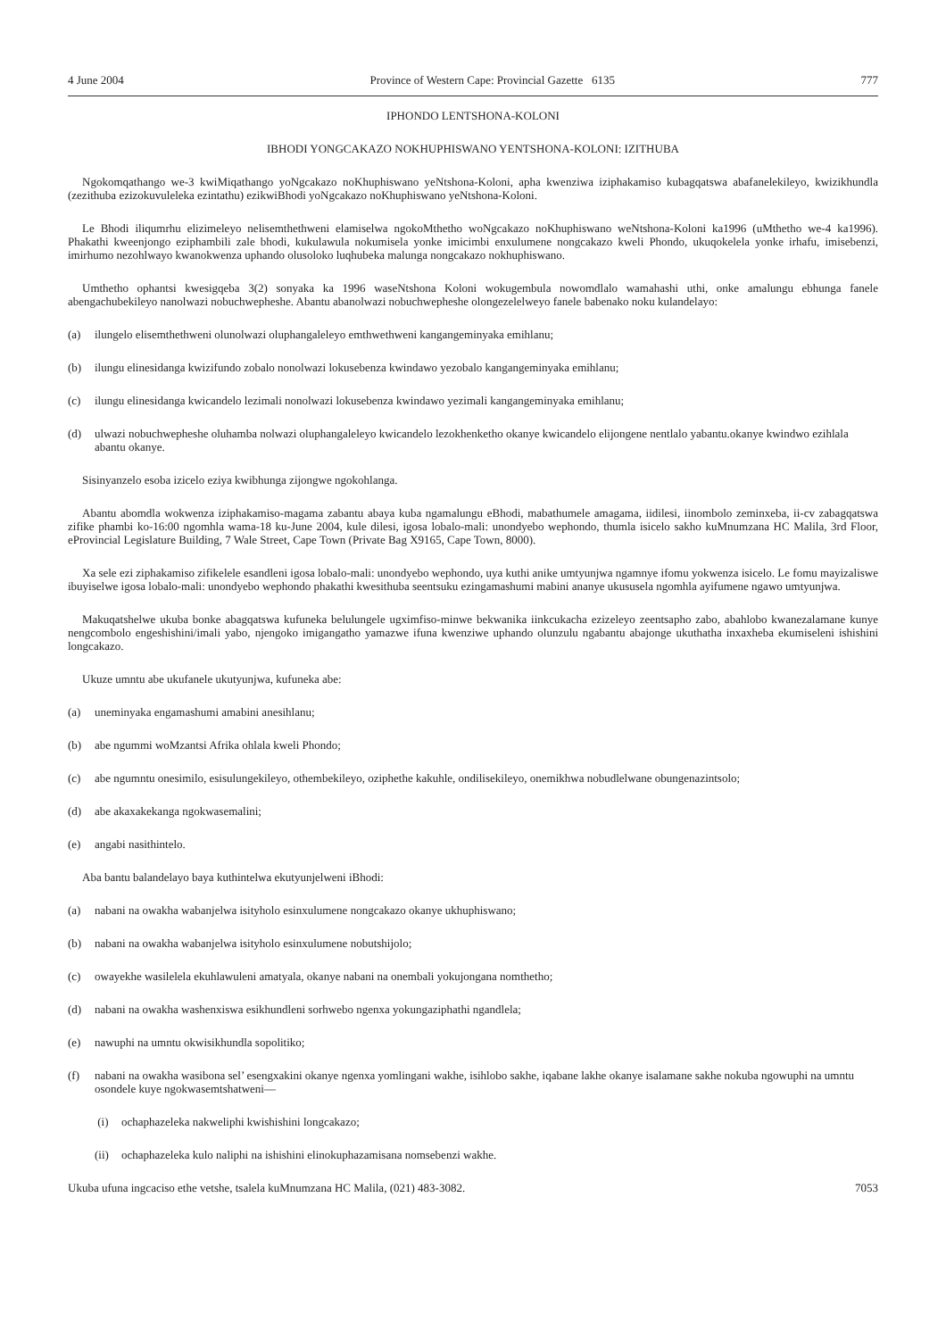4 June 2004 Province of Western Cape: Provincial Gazette 6135 777
IPHONDO LENTSHONA-KOLONI
IBHODI YONGCAKAZO NOKHUPHISWANO YENTSHONA-KOLONI: IZITHUBA
Ngokomqathango we-3 kwiMiqathango yoNgcakazo noKhuphiswano yeNtshona-Koloni, apha kwenziwa iziphakamiso kubagqatswa abafanelekileyo, kwizikhundla (zezithuba ezizokuvuleleka ezintathu) ezikwiBhodi yoNgcakazo noKhuphiswano yeNtshona-Koloni.
Le Bhodi iliqumrhu elizimeleyo nelisemthethweni elamiselwa ngokoMthetho woNgcakazo noKhuphiswano weNtshona-Koloni ka1996 (uMthetho we-4 ka1996). Phakathi kweenjongo eziphambili zale bhodi, kukulawula nokumisela yonke imicimbi enxulumene nongcakazo kweli Phondo, ukuqokelela yonke irhafu, imisebenzi, imirhumo nezohlwayo kwanokwenza uphando olusoloko luqhubeka malunga nongcakazo nokhuphiswano.
Umthetho ophantsi kwesigqeba 3(2) sonyaka ka 1996 waseNtshona Koloni wokugembula nowomdlalo wamahashi uthi, onke amalungu ebhunga fanele abengachubekileyo nanolwazi nobuchwepheshe. Abantu abanolwazi nobuchwepheshe olongezelelweyo fanele babenako noku kulandelayo:
(a) ilungelo elisemthethweni olunolwazi oluphangaleleyo emthwethweni kangangeminyaka emihlanu;
(b) ilungu elinesidanga kwizifundo zobalo nonolwazi lokusebenza kwindawo yezobalo kangangeminyaka emihlanu;
(c) ilungu elinesidanga kwicandelo lezimali nonolwazi lokusebenza kwindawo yezimali kangangeminyaka emihlanu;
(d) ulwazi nobuchwepheshe oluhamba nolwazi oluphangaleleyo kwicandelo lezokhenketho okanye kwicandelo elijongene nentlalo yabantu.okanye kwindwo ezihlala abantu okanye.
Sisinyanzelo esoba izicelo eziya kwibhunga zijongwe ngokohlanga.
Abantu abomdla wokwenza iziphakamiso-magama zabantu abaya kuba ngamalungu eBhodi, mabathumele amagama, iidilesi, iinombolo zeminxeba, ii-cv zabagqatswa zifike phambi ko-16:00 ngomhla wama-18 ku-June 2004, kule dilesi, igosa lobalo-mali: unondyebo wephondo, thumla isicelo sakho kuMnumzana HC Malila, 3rd Floor, eProvincial Legislature Building, 7 Wale Street, Cape Town (Private Bag X9165, Cape Town, 8000).
Xa sele ezi ziphakamiso zifikelele esandleni igosa lobalo-mali: unondyebo wephondo, uya kuthi anike umtyunjwa ngamnye ifomu yokwenza isicelo. Le fomu mayizaliswe ibuyiselwe igosa lobalo-mali: unondyebo wephondo phakathi kwesithuba seentsuku ezingamashumi mabini ananye ukususela ngomhla ayifumene ngawo umtyunjwa.
Makuqatshelwe ukuba bonke abagqatswa kufuneka belulungele ugximfiso-minwe bekwanika iinkcukacha ezizeleyo zeentsapho zabo, abahlobo kwanezalamane kunye nengcombolo engeshishini/imali yabo, njengoko imigangatho yamazwe ifuna kwenziwe uphando olunzulu ngabantu abajonge ukuthatha inxaxheba ekumiseleni ishishini longcakazo.
Ukuze umntu abe ukufanele ukutyunjwa, kufuneka abe:
(a) uneminyaka engamashumi amabini anesihlanu;
(b) abe ngummi woMzantsi Afrika ohlala kweli Phondo;
(c) abe ngumntu onesimilo, esisulungekileyo, othembekileyo, oziphethe kakuhle, ondilisekileyo, onemikhwa nobudlelwane obungenazintsolo;
(d) abe akaxakekanga ngokwasemalini;
(e) angabi nasithintelo.
Aba bantu balandelayo baya kuthintelwa ekutyunjelweni iBhodi:
(a) nabani na owakha wabanjelwa isityholo esinxulumene nongcakazo okanye ukhuphiswano;
(b) nabani na owakha wabanjelwa isityholo esinxulumene nobutshijolo;
(c) owayekhe wasilelela ekuhlawuleni amatyala, okanye nabani na onembali yokujongana nomthetho;
(d) nabani na owakha washenxiswa esikhundleni sorhwebo ngenxa yokungaziphathi ngandlela;
(e) nawuphi na umntu okwisikhundla sopolitiko;
(f) nabani na owakha wasibona sel’ esengxakini okanye ngenxa yomlingani wakhe, isihlobo sakhe, iqabane lakhe okanye isalamane sakhe nokuba ngowuphi na umntu osondele kuye ngokwasemtshatweni—
(i) ochaphazeleka nakweliphi kwishishini longcakazo;
(ii) ochaphazeleka kulo naliphi na ishishini elinokuphazamisana nomsebenzi wakhe.
Ukuba ufuna ingcaciso ethe vetshe, tsalela kuMnumzana HC Malila, (021) 483-3082. 7053